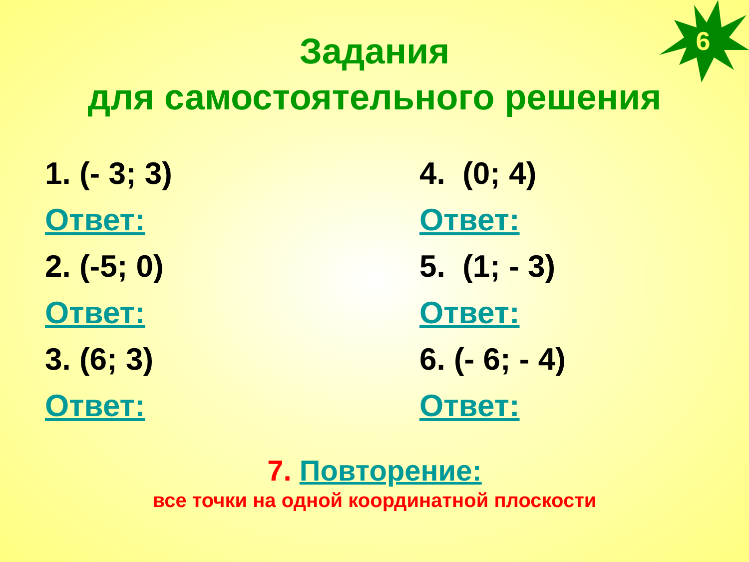6
Задания
для самостоятельного решения
1. (- 3; 3)
Ответ:
2. (-5; 0)
Ответ:
3. (6; 3)
Ответ:
4. (0; 4)
Ответ:
5. (1; - 3)
Ответ:
6. (- 6; - 4)
Ответ:
7. Повторение:
все точки на одной координатной плоскости